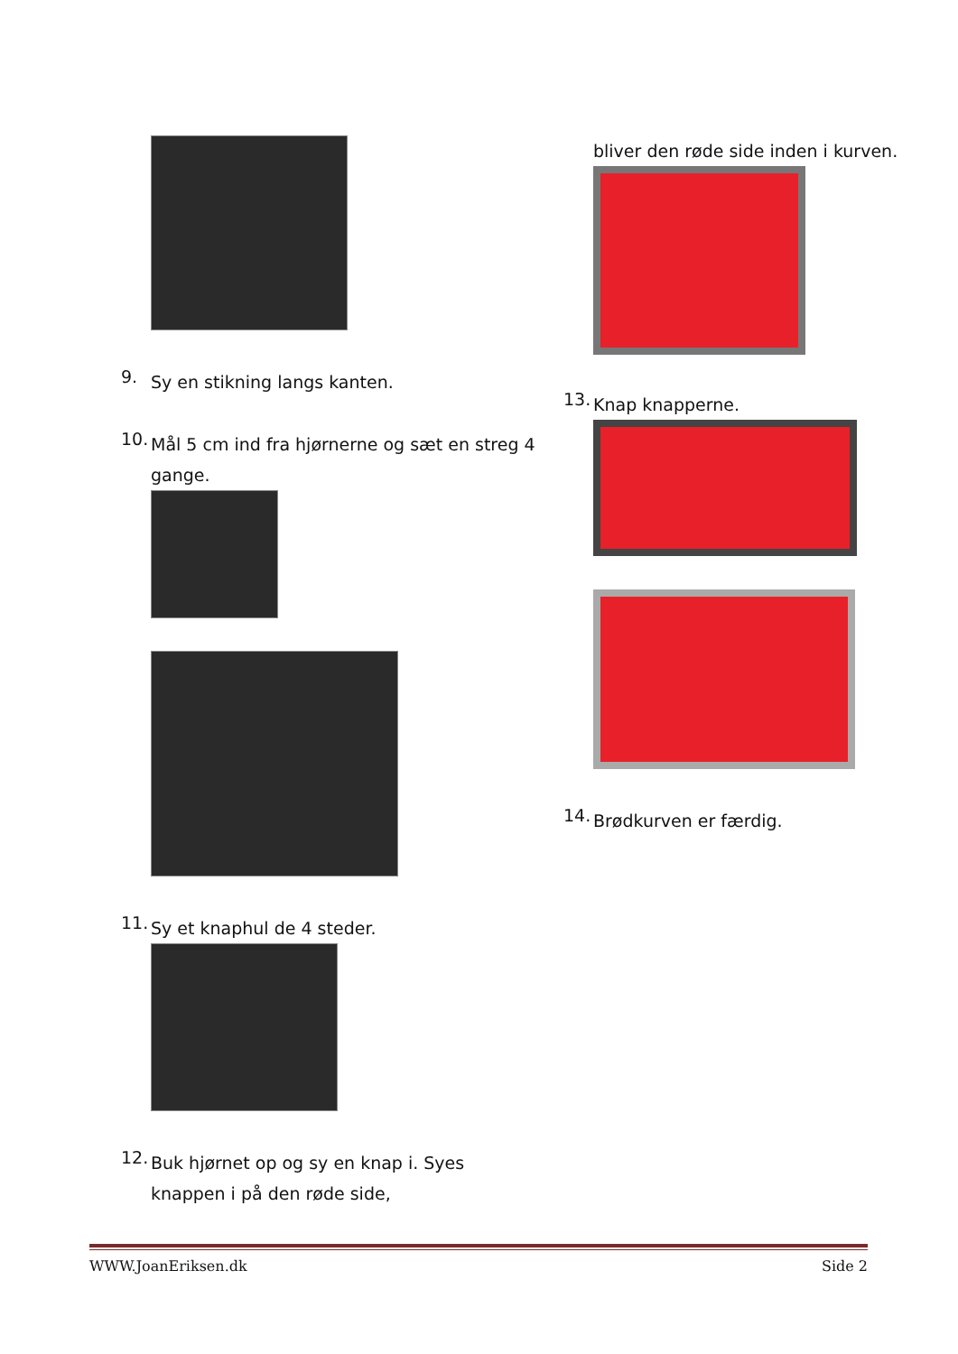9.
Sy en stikning langs kanten.
10.
Mål 5 cm ind fra hjørnerne og sæt en streg 4 gange.
11.
Sy et knaphul de 4 steder.
12.
Buk hjørnet op og sy en knap i. Syes knappen i på den røde side,
bliver den røde side inden i kurven.
13.
Knap knapperne.
14.
Brødkurven er færdig.
WWW.JoanEriksen.dk Side 2